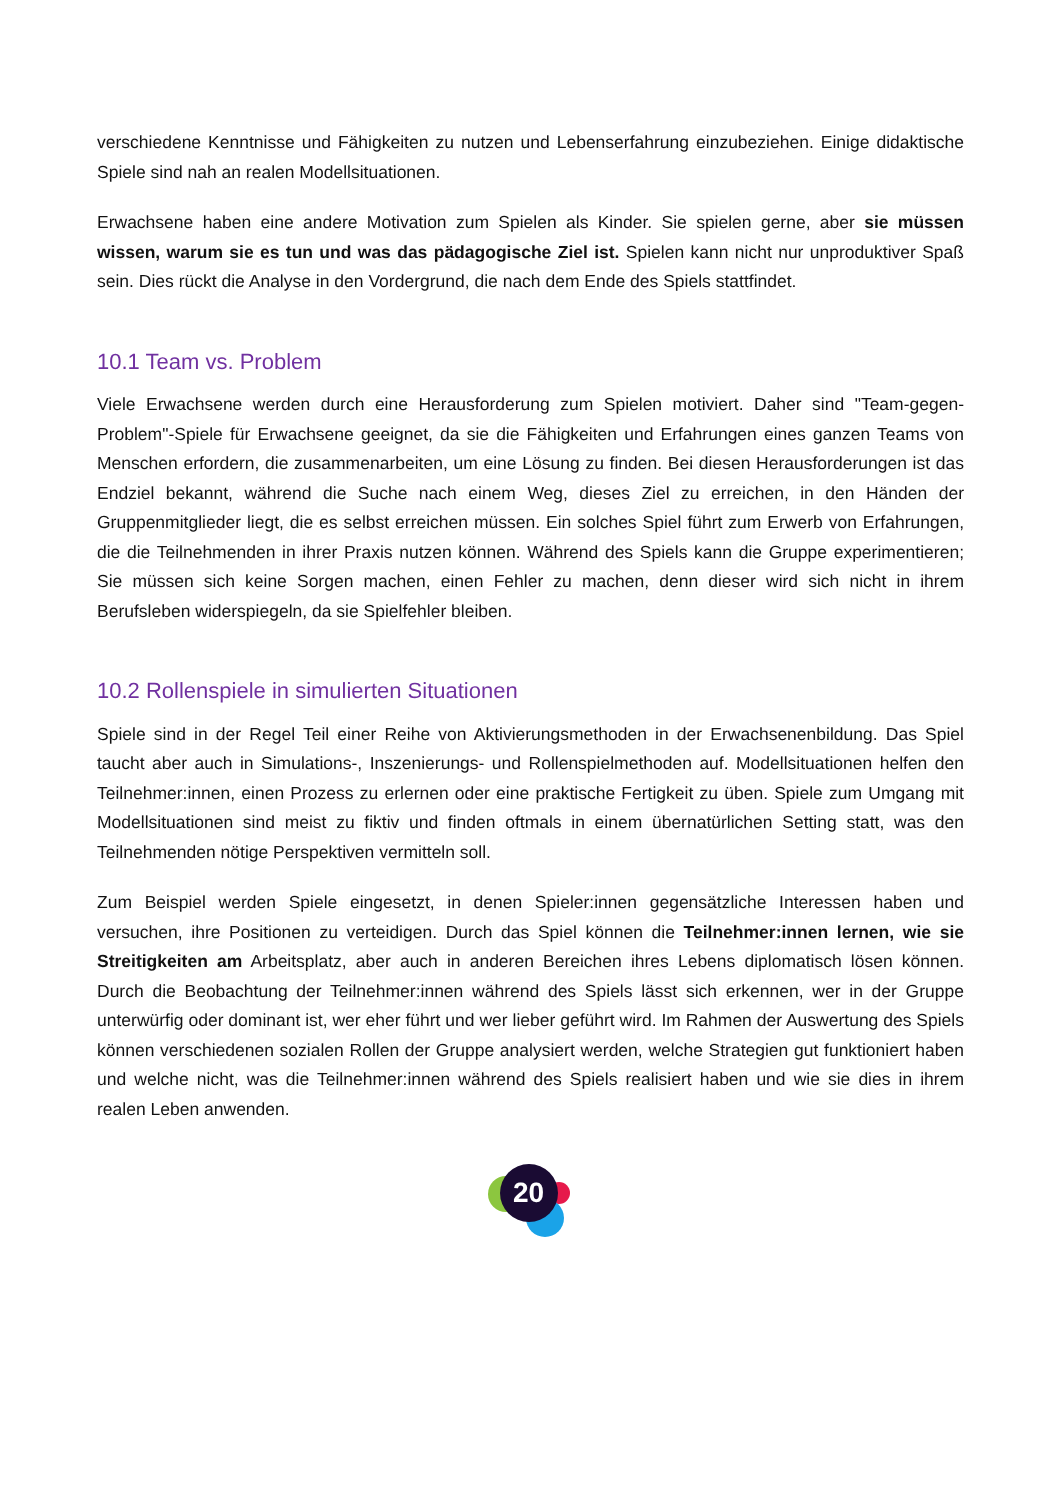verschiedene Kenntnisse und Fähigkeiten zu nutzen und Lebenserfahrung einzubeziehen. Einige didaktische Spiele sind nah an realen Modellsituationen.
Erwachsene haben eine andere Motivation zum Spielen als Kinder. Sie spielen gerne, aber sie müssen wissen, warum sie es tun und was das pädagogische Ziel ist. Spielen kann nicht nur unproduktiver Spaß sein. Dies rückt die Analyse in den Vordergrund, die nach dem Ende des Spiels stattfindet.
10.1 Team vs. Problem
Viele Erwachsene werden durch eine Herausforderung zum Spielen motiviert. Daher sind "Team-gegen-Problem"-Spiele für Erwachsene geeignet, da sie die Fähigkeiten und Erfahrungen eines ganzen Teams von Menschen erfordern, die zusammenarbeiten, um eine Lösung zu finden. Bei diesen Herausforderungen ist das Endziel bekannt, während die Suche nach einem Weg, dieses Ziel zu erreichen, in den Händen der Gruppenmitglieder liegt, die es selbst erreichen müssen. Ein solches Spiel führt zum Erwerb von Erfahrungen, die die Teilnehmenden in ihrer Praxis nutzen können. Während des Spiels kann die Gruppe experimentieren; Sie müssen sich keine Sorgen machen, einen Fehler zu machen, denn dieser wird sich nicht in ihrem Berufsleben widerspiegeln, da sie Spielfehler bleiben.
10.2 Rollenspiele in simulierten Situationen
Spiele sind in der Regel Teil einer Reihe von Aktivierungsmethoden in der Erwachsenenbildung. Das Spiel taucht aber auch in Simulations-, Inszenierungs- und Rollenspielmethoden auf. Modellsituationen helfen den Teilnehmer:innen, einen Prozess zu erlernen oder eine praktische Fertigkeit zu üben. Spiele zum Umgang mit Modellsituationen sind meist zu fiktiv und finden oftmals in einem übernatürlichen Setting statt, was den Teilnehmenden nötige Perspektiven vermitteln soll.
Zum Beispiel werden Spiele eingesetzt, in denen Spieler:innen gegensätzliche Interessen haben und versuchen, ihre Positionen zu verteidigen. Durch das Spiel können die Teilnehmer:innen lernen, wie sie Streitigkeiten am Arbeitsplatz, aber auch in anderen Bereichen ihres Lebens diplomatisch lösen können. Durch die Beobachtung der Teilnehmer:innen während des Spiels lässt sich erkennen, wer in der Gruppe unterwürfig oder dominant ist, wer eher führt und wer lieber geführt wird. Im Rahmen der Auswertung des Spiels können verschiedenen sozialen Rollen der Gruppe analysiert werden, welche Strategien gut funktioniert haben und welche nicht, was die Teilnehmer:innen während des Spiels realisiert haben und wie sie dies in ihrem realen Leben anwenden.
20